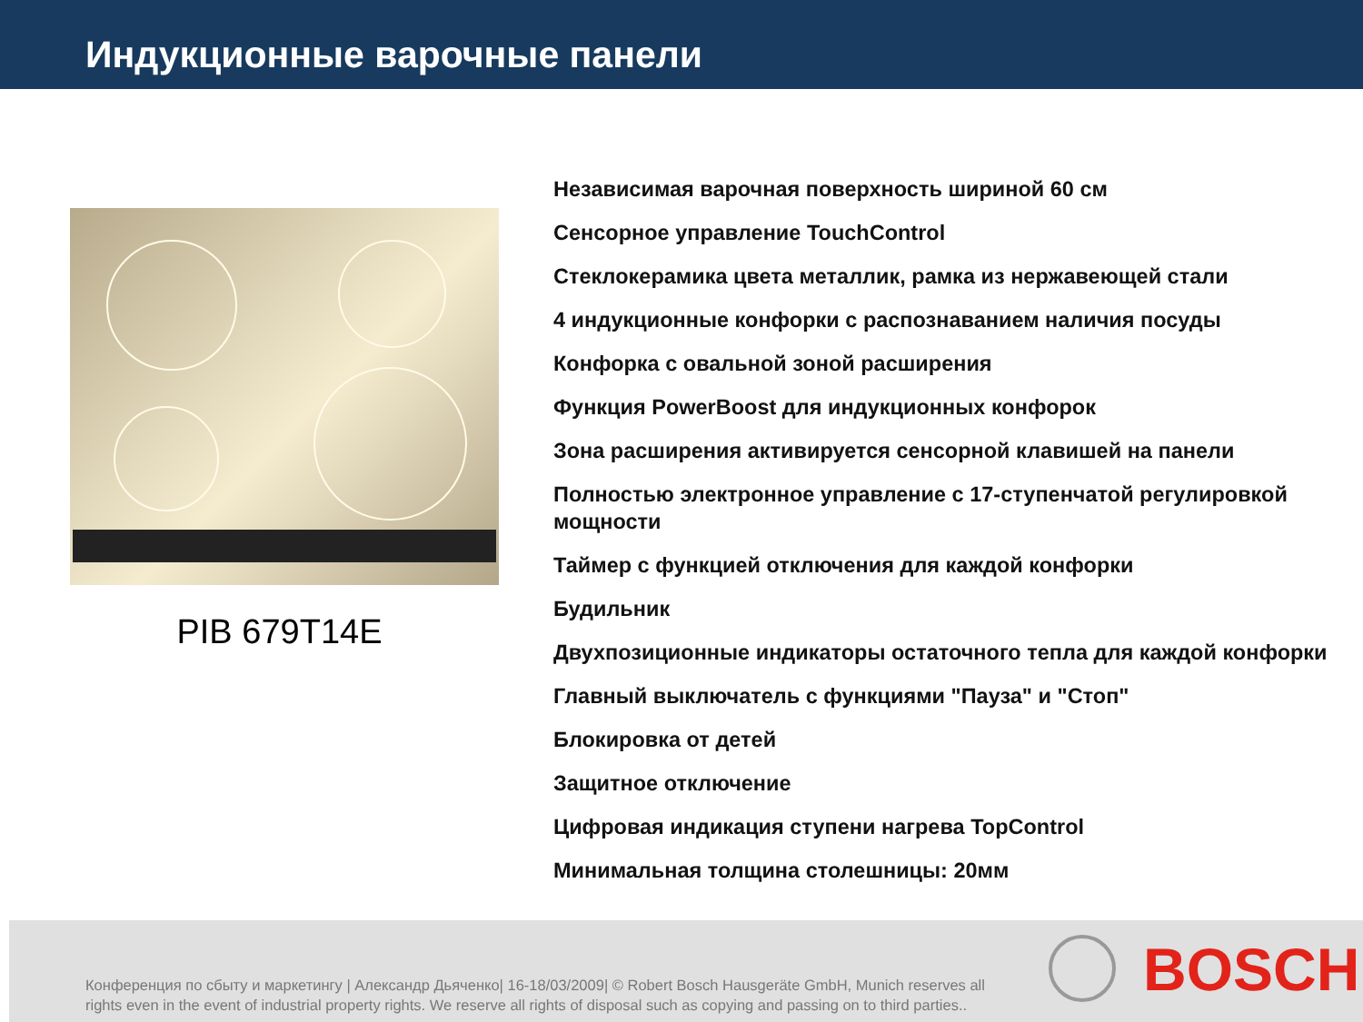Индукционные варочные панели
PIB 679T14E
Независимая варочная поверхность шириной 60 см
Сенсорное управление TouchControl
Стеклокерамика цвета металлик, рамка из нержавеющей стали
4 индукционные конфорки с распознаванием наличия посуды
Конфорка с овальной зоной расширения
Функция PowerBoost для индукционных конфорок
Зона расширения активируется сенсорной клавишей на панели
Полностью электронное управление с 17-ступенчатой регулировкой мощности
Таймер с функцией отключения для каждой конфорки
Будильник
Двухпозиционные индикаторы остаточного тепла для каждой конфорки
Главный выключатель с функциями "Пауза" и "Стоп"
Блокировка от детей
Защитное отключение
Цифровая индикация ступени нагрева TopControl
Минимальная толщина столешницы: 20мм
Конференция по сбыту и маркетингу | Александр Дьяченко| 16-18/03/2009| © Robert Bosch Hausgeräte GmbH, Munich reserves all rights even in the event of industrial property rights. We reserve all rights of disposal such as copying and passing on to third parties..
BOSCH